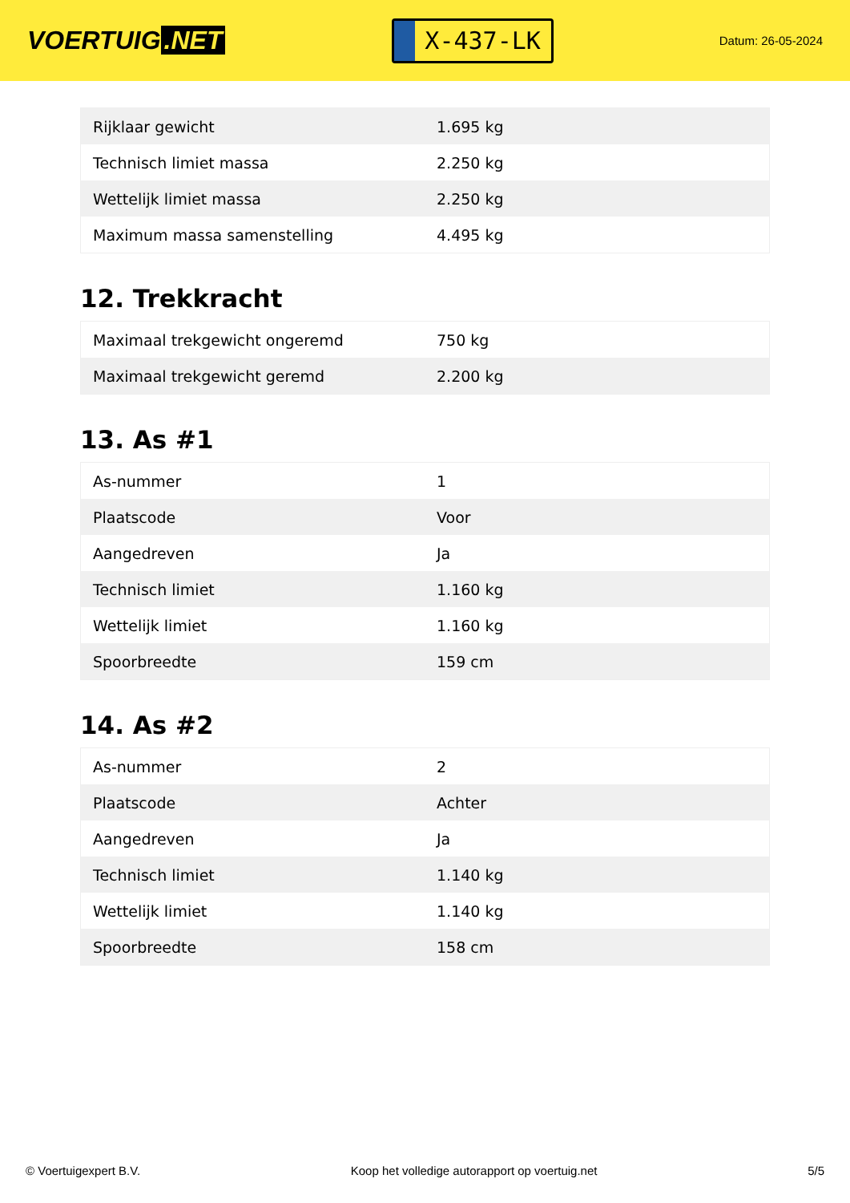VOERTUIG.NET
X-437-LK
Datum: 26-05-2024
| Rijklaar gewicht | 1.695 kg |
| Technisch limiet massa | 2.250 kg |
| Wettelijk limiet massa | 2.250 kg |
| Maximum massa samenstelling | 4.495 kg |
12. Trekkracht
| Maximaal trekgewicht ongeremd | 750 kg |
| Maximaal trekgewicht geremd | 2.200 kg |
13. As #1
| As-nummer | 1 |
| Plaatscode | Voor |
| Aangedreven | Ja |
| Technisch limiet | 1.160 kg |
| Wettelijk limiet | 1.160 kg |
| Spoorbreedte | 159 cm |
14. As #2
| As-nummer | 2 |
| Plaatscode | Achter |
| Aangedreven | Ja |
| Technisch limiet | 1.140 kg |
| Wettelijk limiet | 1.140 kg |
| Spoorbreedte | 158 cm |
© Voertuigexpert B.V. Koop het volledige autorapport op voertuig.net 5/5